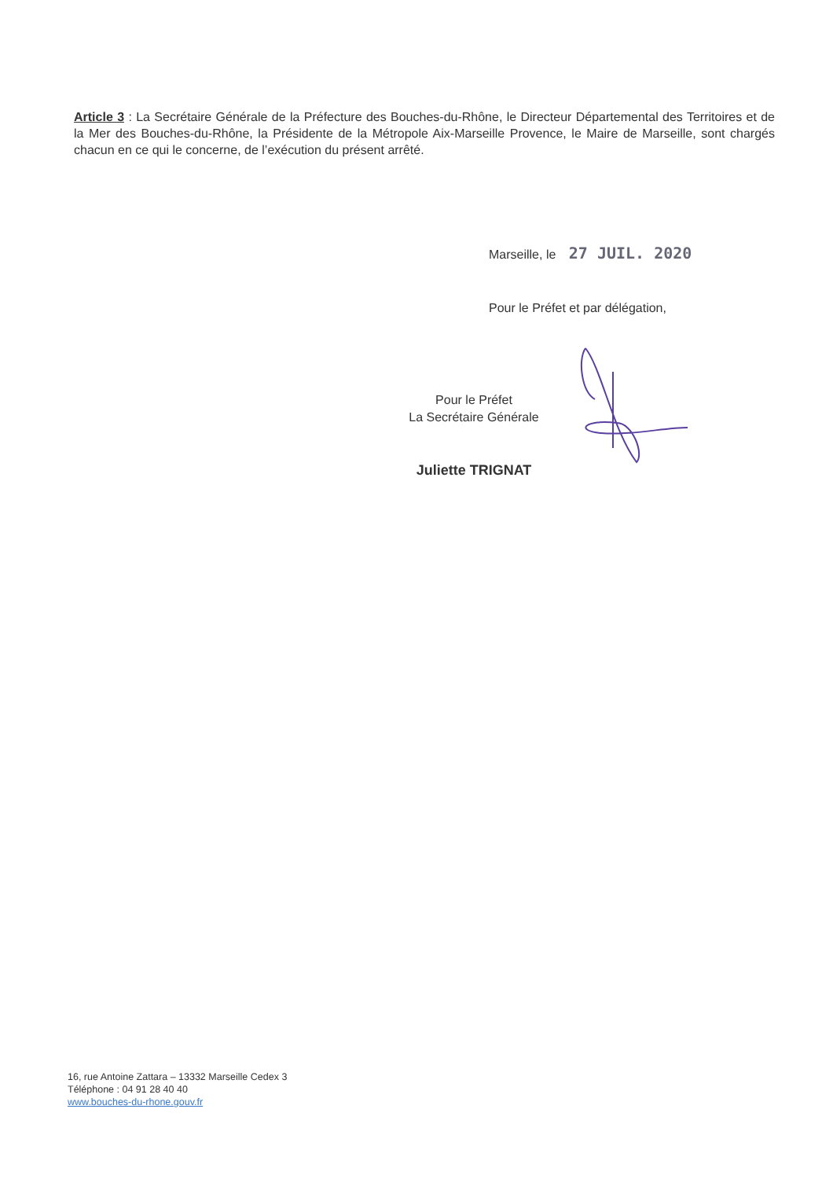Article 3 : La Secrétaire Générale de la Préfecture des Bouches-du-Rhône, le Directeur Départemental des Territoires et de la Mer des Bouches-du-Rhône, la Présidente de la Métropole Aix-Marseille Provence, le Maire de Marseille, sont chargés chacun en ce qui le concerne, de l’exécution du présent arrêté.
Marseille, le 27 JUIL. 2020
Pour le Préfet et par délégation,
Pour le Préfet
La Secrétaire Générale
Juliette TRIGNAT
16, rue Antoine Zattara – 13332 Marseille Cedex 3
Téléphone : 04 91 28 40 40
www.bouches-du-rhone.gouv.fr